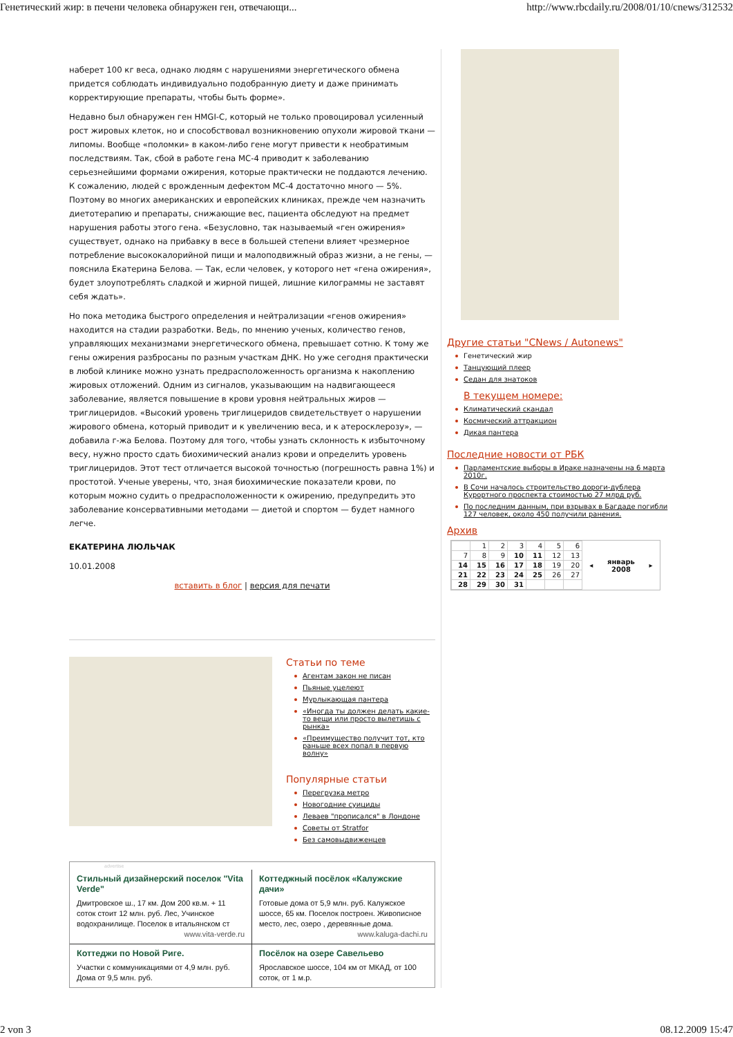Генетический жир: в печени человека обнаружен ген, отвечающи... http://www.rbcdaily.ru/2008/01/10/cnews/312532
наберет 100 кг веса, однако людям с нарушениями энергетического обмена придется соблюдать индивидуально подобранную диету и даже принимать корректирующие препараты, чтобы быть форме».
Недавно был обнаружен ген HMGI-C, который не только провоцировал усиленный рост жировых клеток, но и способствовал возникновению опухоли жировой ткани — липомы. Вообще «поломки» в каком-либо гене могут привести к необратимым последствиям. Так, сбой в работе гена MC-4 приводит к заболеванию серьезнейшими формами ожирения, которые практически не поддаются лечению. К сожалению, людей с врожденным дефектом MC-4 достаточно много — 5%. Поэтому во многих американских и европейских клиниках, прежде чем назначить диетотерапию и препараты, снижающие вес, пациента обследуют на предмет нарушения работы этого гена. «Безусловно, так называемый «ген ожирения» существует, однако на прибавку в весе в большей степени влияет чрезмерное потребление высококалорийной пищи и малоподвижный образ жизни, а не гены, — пояснила Екатерина Белова. — Так, если человек, у которого нет «гена ожирения», будет злоупотреблять сладкой и жирной пищей, лишние килограммы не заставят себя ждать».
Но пока методика быстрого определения и нейтрализации «генов ожирения» находится на стадии разработки. Ведь, по мнению ученых, количество генов, управляющих механизмами энергетического обмена, превышает сотню. К тому же гены ожирения разбросаны по разным участкам ДНК. Но уже сегодня практически в любой клинике можно узнать предрасположенность организма к накоплению жировых отложений. Одним из сигналов, указывающим на надвигающееся заболевание, является повышение в крови уровня нейтральных жиров — триглицеридов. «Высокий уровень триглицеридов свидетельствует о нарушении жирового обмена, который приводит и к увеличению веса, и к атеросклерозу», — добавила г-жа Белова. Поэтому для того, чтобы узнать склонность к избыточному весу, нужно просто сдать биохимический анализ крови и определить уровень триглицеридов. Этот тест отличается высокой точностью (погрешность равна 1%) и простотой. Ученые уверены, что, зная биохимические показатели крови, по которым можно судить о предрасположенности к ожирению, предупредить это заболевание консервативными методами — диетой и спортом — будет намного легче.
ЕКАТЕРИНА ЛЮЛЬЧАК
10.01.2008
вставить в блог | версия для печати
Статьи по теме
Агентам закон не писан
Пьяные уцелеют
Мурлыкающая пантера
«Иногда ты должен делать какие-то вещи или просто вылетишь с рынка»
«Преимущество получит тот, кто раньше всех попал в первую волну»
Популярные статьи
Перегрузка метро
Новогодние суициды
Леваев "прописался" в Лондоне
Советы от Stratfor
Без самовыдвиженцев
advertise
Стильный дизайнерский поселок "Vita Verde"
Дмитровское ш., 17 км. Дом 200 кв.м. + 11 соток стоит 12 млн. руб. Лес, Учинское водохранилище. Поселок в итальянском ст
www.vita-verde.ru
Коттеджный посёлок «Калужские дачи»
Готовые дома от 5,9 млн. руб. Калужское шоссе, 65 км. Поселок построен. Живописное место, лес, озеро , деревянные дома.
www.kaluga-dachi.ru
Коттеджи по Новой Риге.
Участки с коммуникациями от 4,9 млн. руб. Дома от 9,5 млн. руб.
Посёлок на озере Савельево
Ярославское шоссе, 104 км от МКАД, от 100 соток, от 1 м.р.
Другие статьи "CNews / Autonews"
Генетический жир
Танцующий плеер
Седан для знатоков
В текущем номере:
Климатический скандал
Космический аттракцион
Дикая пантера
Последние новости от РБК
Парламентские выборы в Ираке назначены на 6 марта 2010г.
В Сочи началось строительство дороги-дублера Курортного проспекта стоимостью 27 млрд руб.
По последним данным, при взрывах в Багдаде погибли 127 человек, около 450 получили ранения.
Архив
| | 1 | 2 | 3 | 4 | 5 | 6 |
| 7 | 8 | 9 | 10 | 11 | 12 | 13 |
| 14 | 15 | 16 | 17 | 18 | 19 | 20 |
| 21 | 22 | 23 | 24 | 25 | 26 | 27 |
| 28 | 29 | 30 | 31 | | | |
◂ январь
2008 ▸
2 von 3 08.12.2009 15:47